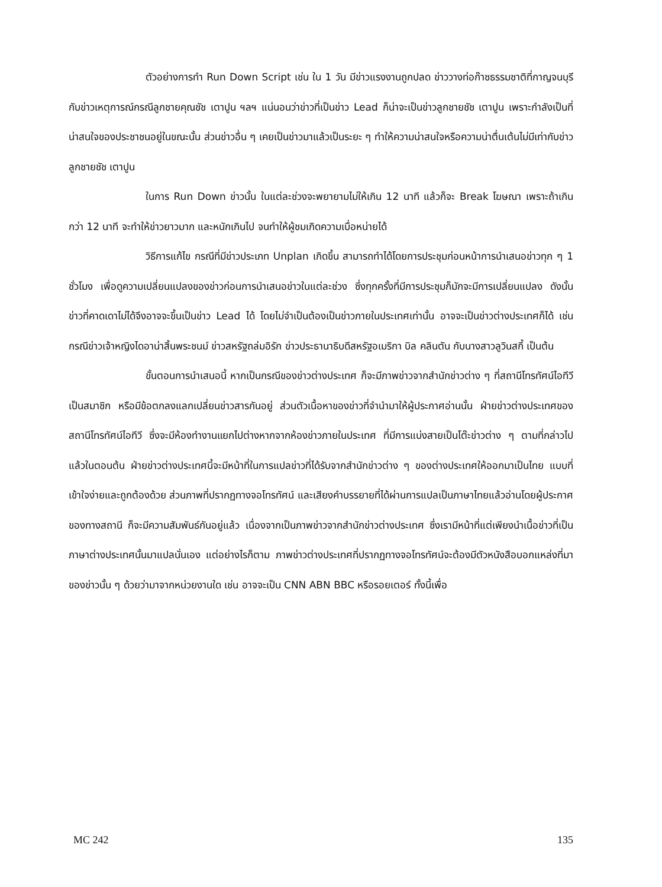ตัวอย่างการทำ Run Down Script เช่น ใน 1 วัน มีข่าวแรงงานถูกปลด ข่าววางท่อก๊าซธรรมชาติที่กาญจนบุรี กับข่าวเหตุการณ์กรณีลูกชายคุณชัช เตาปูน ฯลฯ แน่นอนว่าข่าวที่เป็นข่าว Lead ก็น่าจะเป็นข่าวลูกชายชัช เตาปูน เพราะกำลังเป็นที่น่าสนใจของประชาชนอยู่ในขณะนั้น ส่วนข่าวอื่น ๆ เคยเป็นข่าวมาแล้วเป็นระยะ ๆ ทำให้ความน่าสนใจหรือความน่าตื่นเต้นไม่มีเท่ากับข่าวลูกชายชัช เตาปูน
ในการ Run Down ข่าวนั้น ในแต่ละช่วงจะพยายามไม่ให้เกิน 12 นาที แล้วก็จะ Break โฆษณา เพราะถ้าเกินกว่า 12 นาที จะทำให้ข่าวยาวมาก และหนักเกินไป จนทำให้ผู้ชมเกิดความเบื่อหน่ายได้
วิธีการแก้ไข กรณีที่มีข่าวประเภท Unplan เกิดขึ้น สามารถทำได้โดยการประชุมก่อนหน้าการนำเสนอข่าวทุก ๆ 1 ชั่วโมง เพื่อดูความเปลี่ยนแปลงของข่าวก่อนการนำเสนอข่าวในแต่ละช่วง ซึ่งทุกครั้งที่มีการประชุมก็มักจะมีการเปลี่ยนแปลง ดังนั้นข่าวที่คาดเดาไม่ได้จึงอาจจะขึ้นเป็นข่าว Lead ได้ โดยไม่จำเป็นต้องเป็นข่าวภายในประเทศเท่านั้น อาจจะเป็นข่าวต่างประเทศก็ได้ เช่น กรณีข่าวเจ้าหญิงไดอาน่าสิ้นพระชนม์ ข่าวสหรัฐถล่มอิรัก ข่าวประธานาธิบดีสหรัฐอเมริกา บิล คลินตัน กับนางสาวลูวินสกี้ เป็นต้น
ขั้นตอนการนำเสนอนี้ หากเป็นกรณีของข่าวต่างประเทศ ก็จะมีภาพข่าวจากสำนักข่าวต่าง ๆ ที่สถานีโทรทัศน์ไอทีวีเป็นสมาชิก หรือมีข้อตกลงแลกเปลี่ยนข่าวสารกันอยู่ ส่วนตัวเนื้อหาของข่าวที่จำนำมาให้ผู้ประกาศอ่านนั้น ฝ่ายข่าวต่างประเทศของสถานีโทรทัศน์ไอทีวี ซึ่งจะมีห้องทำงานแยกไปต่างหากจากห้องข่าวภายในประเทศ ที่มีการแบ่งสายเป็นโต๊ะข่าวต่าง ๆ ตามที่กล่าวไปแล้วในตอนต้น ฝ่ายข่าวต่างประเทศนี้จะมีหน้าที่ในการแปลข่าวที่ได้รับจากสำนักข่าวต่าง ๆ ของต่างประเทศให้ออกมาเป็นไทย แบบที่เข้าใจง่ายและถูกต้องด้วย ส่วนภาพที่ปรากฏทางจอโทรทัศน์ และเสียงคำบรรยายที่ได้ผ่านการแปลเป็นภาษาไทยแล้วอ่านโดยผู้ประกาศของทางสถานี ก็จะมีความสัมพันธ์กันอยู่แล้ว เนื่องจากเป็นภาพข่าวจากสำนักข่าวต่างประเทศ ซึ่งเรามีหน้าที่แต่เพียงนำเนื้อข่าวที่เป็นภาษาต่างประเทศนั้นมาแปลนั่นเอง แต่อย่างไรก็ตาม ภาพข่าวต่างประเทศที่ปรากฏทางจอโทรทัศน์จะต้องมีตัวหนังสือบอกแหล่งที่มาของข่าวนั้น ๆ ด้วยว่ามาจากหน่วยงานใด เช่น อาจจะเป็น CNN ABN BBC หรือรอยเตอร์ ทั้งนี้เพื่อ
MC 242 135